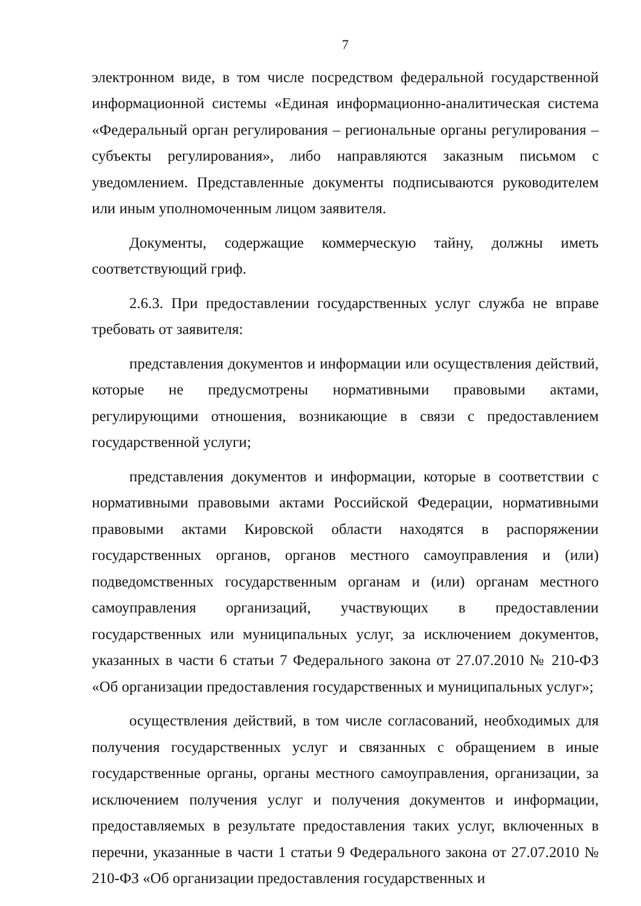7
электронном виде, в том числе посредством федеральной государственной информационной системы «Единая информационно-аналитическая система «Федеральный орган регулирования – региональные органы регулирования – субъекты регулирования», либо направляются заказным письмом с уведомлением. Представленные документы подписываются руководителем или иным уполномоченным лицом заявителя.
Документы, содержащие коммерческую тайну, должны иметь соответствующий гриф.
2.6.3. При предоставлении государственных услуг служба не вправе требовать от заявителя:
представления документов и информации или осуществления действий, которые не предусмотрены нормативными правовыми актами, регулирующими отношения, возникающие в связи с предоставлением государственной услуги;
представления документов и информации, которые в соответствии с нормативными правовыми актами Российской Федерации, нормативными правовыми актами Кировской области находятся в распоряжении государственных органов, органов местного самоуправления и (или) подведомственных государственным органам и (или) органам местного самоуправления организаций, участвующих в предоставлении государственных или муниципальных услуг, за исключением документов, указанных в части 6 статьи 7 Федерального закона от 27.07.2010 № 210-ФЗ «Об организации предоставления государственных и муниципальных услуг»;
осуществления действий, в том числе согласований, необходимых для получения государственных услуг и связанных с обращением в иные государственные органы, органы местного самоуправления, организации, за исключением получения услуг и получения документов и информации, предоставляемых в результате предоставления таких услуг, включенных в перечни, указанные в части 1 статьи 9 Федерального закона от 27.07.2010 № 210-ФЗ «Об организации предоставления государственных и